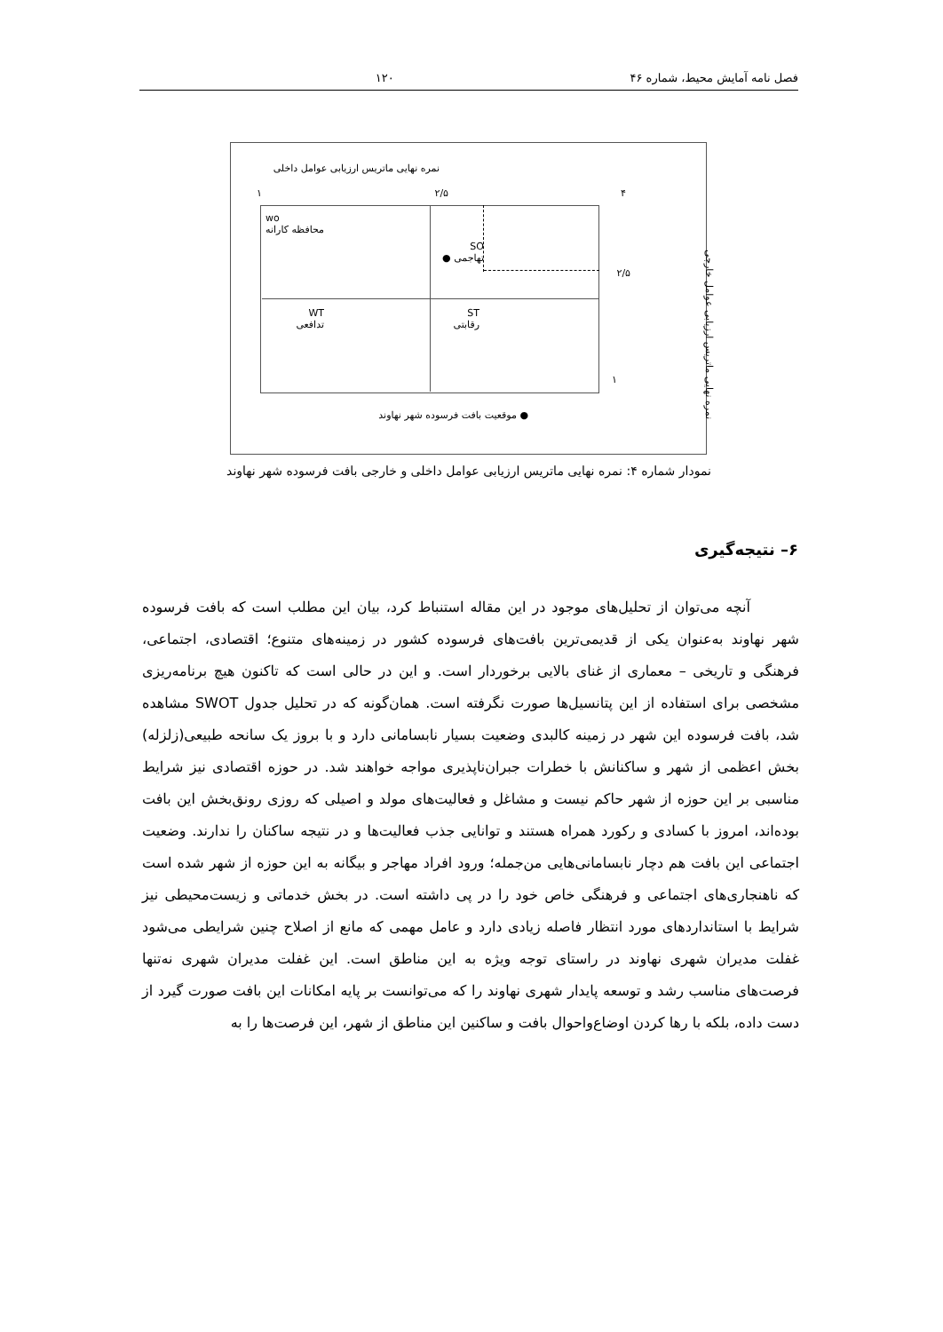فصل نامه آمایش محیط، شماره ۴۶ ۱۲۰
نمره نهایی ماتریس ارزیابی عوامل داخلی
۱ ۲/۵ ۴
wo
محافظه کارانه
SO
تهاجمی ●
WT
تدافعی
ST
رقابتی
۲/۵
۱
● موقعیت بافت فرسوده شهر نهاوند
نمره نهایی ماتریس ارزیابی عوامل خارجی
نمودار شماره ۴: نمره نهایی ماتریس ارزیابی عوامل داخلی و خارجی بافت فرسوده شهر نهاوند
۶– نتیجه‌گیری
آنچه می‌توان از تحلیل‌های موجود در این مقاله استنباط کرد، بیان این مطلب است که بافت فرسوده شهر نهاوند به‌عنوان یکی از قدیمی‌ترین بافت‌های فرسوده کشور در زمینه‌های متنوع؛ اقتصادی، اجتماعی، فرهنگی و تاریخی – معماری از غنای بالایی برخوردار است. و این در حالی است که تاکنون هیچ برنامه‌ریزی مشخصی برای استفاده از این پتانسیل‌ها صورت نگرفته است. همان‌گونه که در تحلیل جدول SWOT مشاهده شد، بافت فرسوده این شهر در زمینه کالبدی وضعیت بسیار نابسامانی دارد و با بروز یک سانحه طبیعی(زلزله) بخش اعظمی از شهر و ساکنانش با خطرات جبران‌ناپذیری مواجه خواهند شد. در حوزه اقتصادی نیز شرایط مناسبی بر این حوزه از شهر حاکم نیست و مشاغل و فعالیت‌های مولد و اصیلی که روزی رونق‌بخش این بافت بوده‌اند، امروز با کسادی و رکورد همراه هستند و توانایی جذب فعالیت‌ها و در نتیجه ساکنان را ندارند. وضعیت اجتماعی این بافت هم دچار نابسامانی‌هایی من‌جمله؛ ورود افراد مهاجر و بیگانه به این حوزه از شهر شده است که ناهنجاری‌های اجتماعی و فرهنگی خاص خود را در پی داشته است. در بخش خدماتی و زیست‌محیطی نیز شرایط با استانداردهای مورد انتظار فاصله زیادی دارد و عامل مهمی که مانع از اصلاح چنین شرایطی می‌شود غفلت مدیران شهری نهاوند در راستای توجه ویژه به این مناطق است. این غفلت مدیران شهری نه‌تنها فرصت‌های مناسب رشد و توسعه پایدار شهری نهاوند را که می‌توانست بر پایه امکانات این بافت صورت گیرد از دست داده، بلکه با رها کردن اوضاع‌واحوال بافت و ساکنین این مناطق از شهر، این فرصت‌ها را به